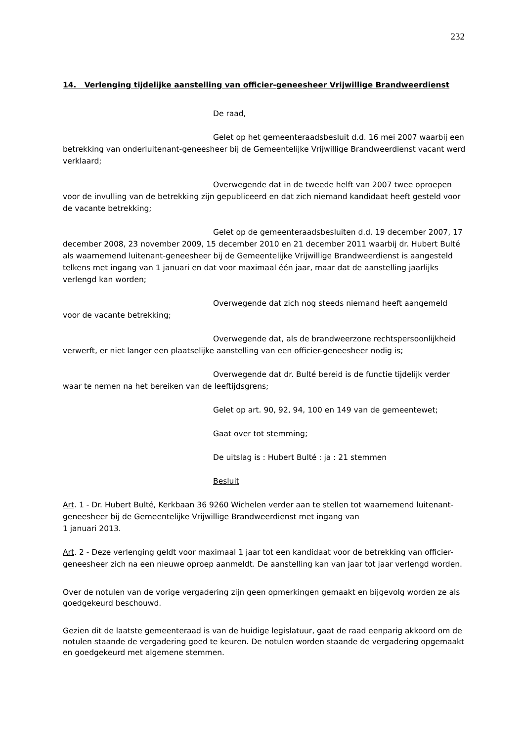232
14. Verlenging tijdelijke aanstelling van officier-geneesheer Vrijwillige Brandweerdienst
De raad,
Gelet op het gemeenteraadsbesluit d.d. 16 mei 2007 waarbij een betrekking van onderluitenant-geneesheer bij de Gemeentelijke Vrijwillige Brandweerdienst vacant werd verklaard;
Overwegende dat in de tweede helft van 2007 twee oproepen voor de invulling van de betrekking zijn gepubliceerd en dat zich niemand kandidaat heeft gesteld voor de vacante betrekking;
Gelet op de gemeenteraadsbesluiten d.d. 19 december 2007, 17 december 2008, 23 november 2009, 15 december 2010 en 21 december 2011 waarbij dr. Hubert Bulté als waarnemend luitenant-geneesheer bij de Gemeentelijke Vrijwillige Brandweerdienst is aangesteld telkens met ingang van 1 januari en dat voor maximaal één jaar, maar dat de aanstelling jaarlijks verlengd kan worden;
Overwegende dat zich nog steeds niemand heeft aangemeld voor de vacante betrekking;
Overwegende dat, als de brandweerzone rechtspersoonlijkheid verwerft, er niet langer een plaatselijke aanstelling van een officier-geneesheer nodig is;
Overwegende dat dr. Bulté bereid is de functie tijdelijk verder waar te nemen na het bereiken van de leeftijdsgrens;
Gelet op art. 90, 92, 94, 100 en 149 van de gemeentewet;
Gaat over tot stemming;
De uitslag is : Hubert Bulté : ja : 21 stemmen
Besluit
Art. 1 - Dr. Hubert Bulté, Kerkbaan 36 9260 Wichelen verder aan te stellen tot waarnemend luitenant-geneesheer bij de Gemeentelijke Vrijwillige Brandweerdienst met ingang van
1 januari 2013.
Art. 2 - Deze verlenging geldt voor maximaal 1 jaar tot een kandidaat voor de betrekking van officier-geneesheer zich na een nieuwe oproep aanmeldt. De aanstelling kan van jaar tot jaar verlengd worden.
Over de notulen van de vorige vergadering zijn geen opmerkingen gemaakt en bijgevolg worden ze als goedgekeurd beschouwd.
Gezien dit de laatste gemeenteraad is van de huidige legislatuur, gaat de raad eenparig akkoord om de notulen staande de vergadering goed te keuren. De notulen worden staande de vergadering opgemaakt en goedgekeurd met algemene stemmen.